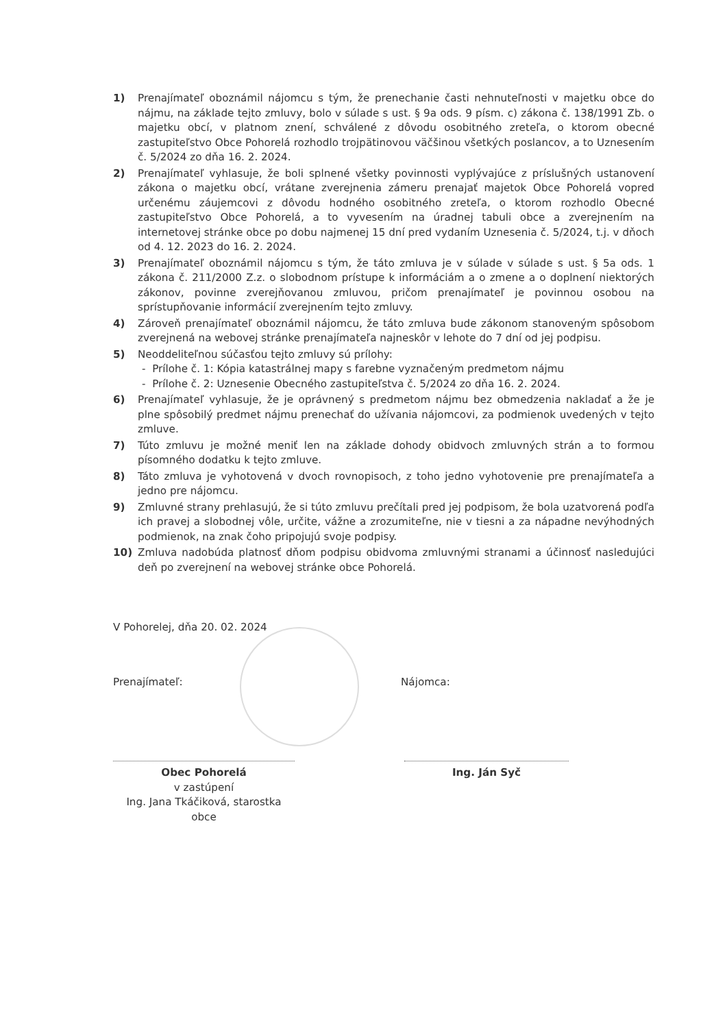1) Prenajímateľ oboznámil nájomcu s tým, že prenechanie časti nehnuteľnosti v majetku obce do nájmu, na základe tejto zmluvy, bolo v súlade s ust. § 9a ods. 9 písm. c) zákona č. 138/1991 Zb. o majetku obcí, v platnom znení, schválené z dôvodu osobitného zreteľa, o ktorom obecné zastupiteľstvo Obce Pohorelá rozhodlo trojpätinovou väčšinou všetkých poslancov, a to Uznesením č. 5/2024 zo dňa 16. 2. 2024.
2) Prenajímateľ vyhlasuje, že boli splnené všetky povinnosti vyplývajúce z príslušných ustanovení zákona o majetku obcí, vrátane zverejnenia zámeru prenajať majetok Obce Pohorelá vopred určenému záujemcovi z dôvodu hodného osobitného zreteľa, o ktorom rozhodlo Obecné zastupiteľstvo Obce Pohorelá, a to vyvesením na úradnej tabuli obce a zverejnením na internetovej stránke obce po dobu najmenej 15 dní pred vydaním Uznesenia č. 5/2024, t.j. v dňoch od 4. 12. 2023 do 16. 2. 2024.
3) Prenajímateľ oboznámil nájomcu s tým, že táto zmluva je v súlade v súlade s ust. § 5a ods. 1 zákona č. 211/2000 Z.z. o slobodnom prístupe k informáciám a o zmene a o doplnení niektorých zákonov, povinne zverejňovanou zmluvou, pričom prenajímateľ je povinnou osobou na sprístupňovanie informácií zverejnením tejto zmluvy.
4) Zároveň prenajímateľ oboznámil nájomcu, že táto zmluva bude zákonom stanoveným spôsobom zverejnená na webovej stránke prenajímateľa najneskôr v lehote do 7 dní od jej podpisu.
5) Neoddeliteľnou súčasťou tejto zmluvy sú prílohy:
- Prílohe č. 1: Kópia katastrálnej mapy s farebne vyznačeným predmetom nájmu
- Prílohe č. 2: Uznesenie Obecného zastupiteľstva č. 5/2024 zo dňa 16. 2. 2024.
6) Prenajímateľ vyhlasuje, že je oprávnený s predmetom nájmu bez obmedzenia nakladať a že je plne spôsobilý predmet nájmu prenechať do užívania nájomcovi, za podmienok uvedených v tejto zmluve.
7) Túto zmluvu je možné meniť len na základe dohody obidvoch zmluvných strán a to formou písomného dodatku k tejto zmluve.
8) Táto zmluva je vyhotovená v dvoch rovnopisoch, z toho jedno vyhotovenie pre prenajímateľa a jedno pre nájomcu.
9) Zmluvné strany prehlasujú, že si túto zmluvu prečítali pred jej podpisom, že bola uzatvorená podľa ich pravej a slobodnej vôle, určite, vážne a zrozumiteľne, nie v tiesni a za nápadne nevýhodných podmienok, na znak čoho pripojujú svoje podpisy.
10) Zmluva nadobúda platnosť dňom podpisu obidvoma zmluvnými stranami a účinnosť nasledujúci deň po zverejnení na webovej stránke obce Pohorelá.
V Pohorelej, dňa 20. 02. 2024
Prenajímateľ: Nájomca:
Obec Pohorelá
v zastúpení
Ing. Jana Tkáčiková, starostka obce
Ing. Ján Syč